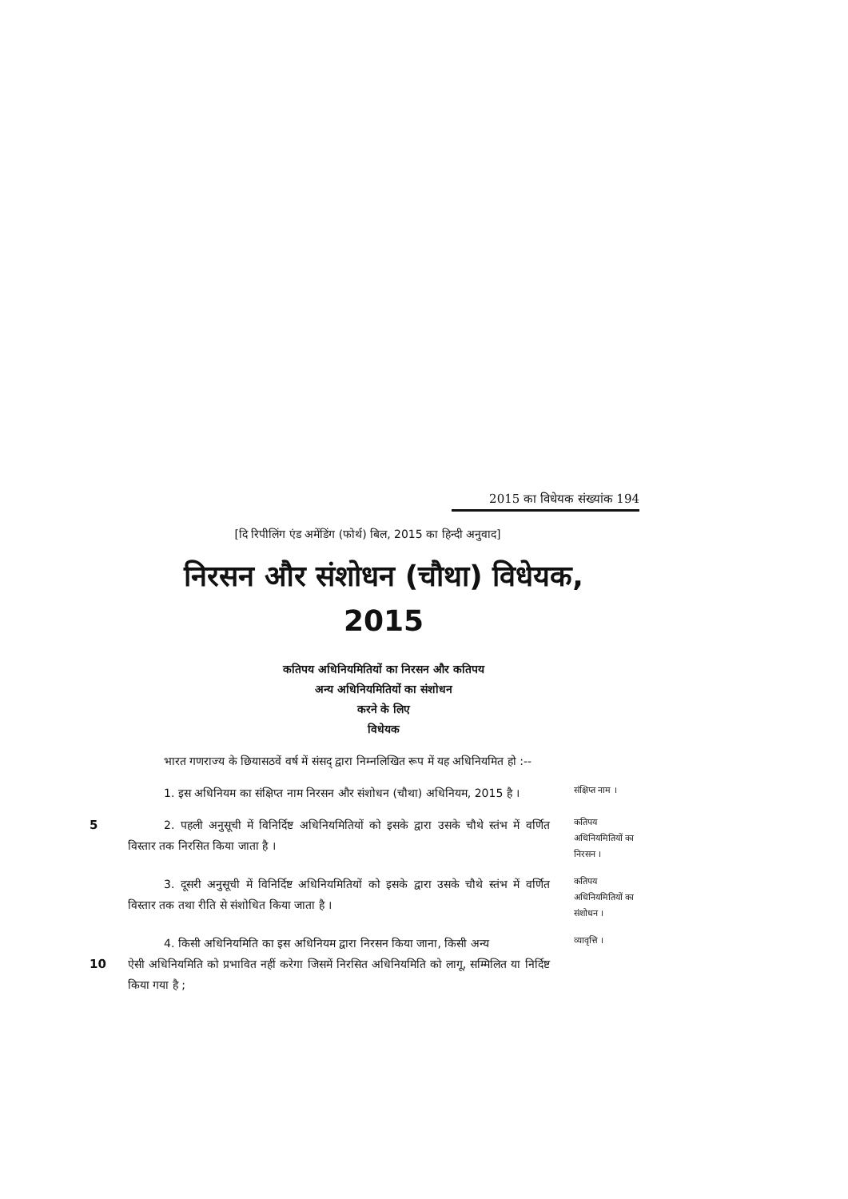2015 का विधेयक संख्यांक 194
[दि रिपीलिंग एंड अमेंडिंग (फोर्थ) बिल, 2015 का हिन्दी अनुवाद]
निरसन और संशोधन (चौथा) विधेयक,
2015
कतिपय अधिनियमितियों का निरसन और कतिपय
अन्य अधिनियमितियों का संशोधन
करने के लिए
विधेयक
भारत गणराज्य के छियासठवें वर्ष में संसद् द्वारा निम्नलिखित रूप में यह अधिनियमित हो :--
1. इस अधिनियम का संक्षिप्त नाम निरसन और संशोधन (चौथा) अधिनियम, 2015 है ।
संक्षिप्त नाम ।
5 2. पहली अनुसूची में विनिर्दिष्ट अधिनियमितियों को इसके द्वारा उसके चौथे स्तंभ में वर्णित विस्तार तक निरसित किया जाता है ।
कतिपय अधिनियमितियों का निरसन ।
3. दूसरी अनुसूची में विनिर्दिष्ट अधिनियमितियों को इसके द्वारा उसके चौथे स्तंभ में वर्णित विस्तार तक तथा रीति से संशोधित किया जाता है ।
कतिपय अधिनियमितियों का संशोधन ।
4. किसी अधिनियमिति का इस अधिनियम द्वारा निरसन किया जाना, किसी अन्य
10ऐसी अधिनियमिति को प्रभावित नहीं करेगा जिसमें निरसित अधिनियमिति को लागू, सम्मिलित या निर्दिष्ट किया गया है ;
व्यावृत्ति ।